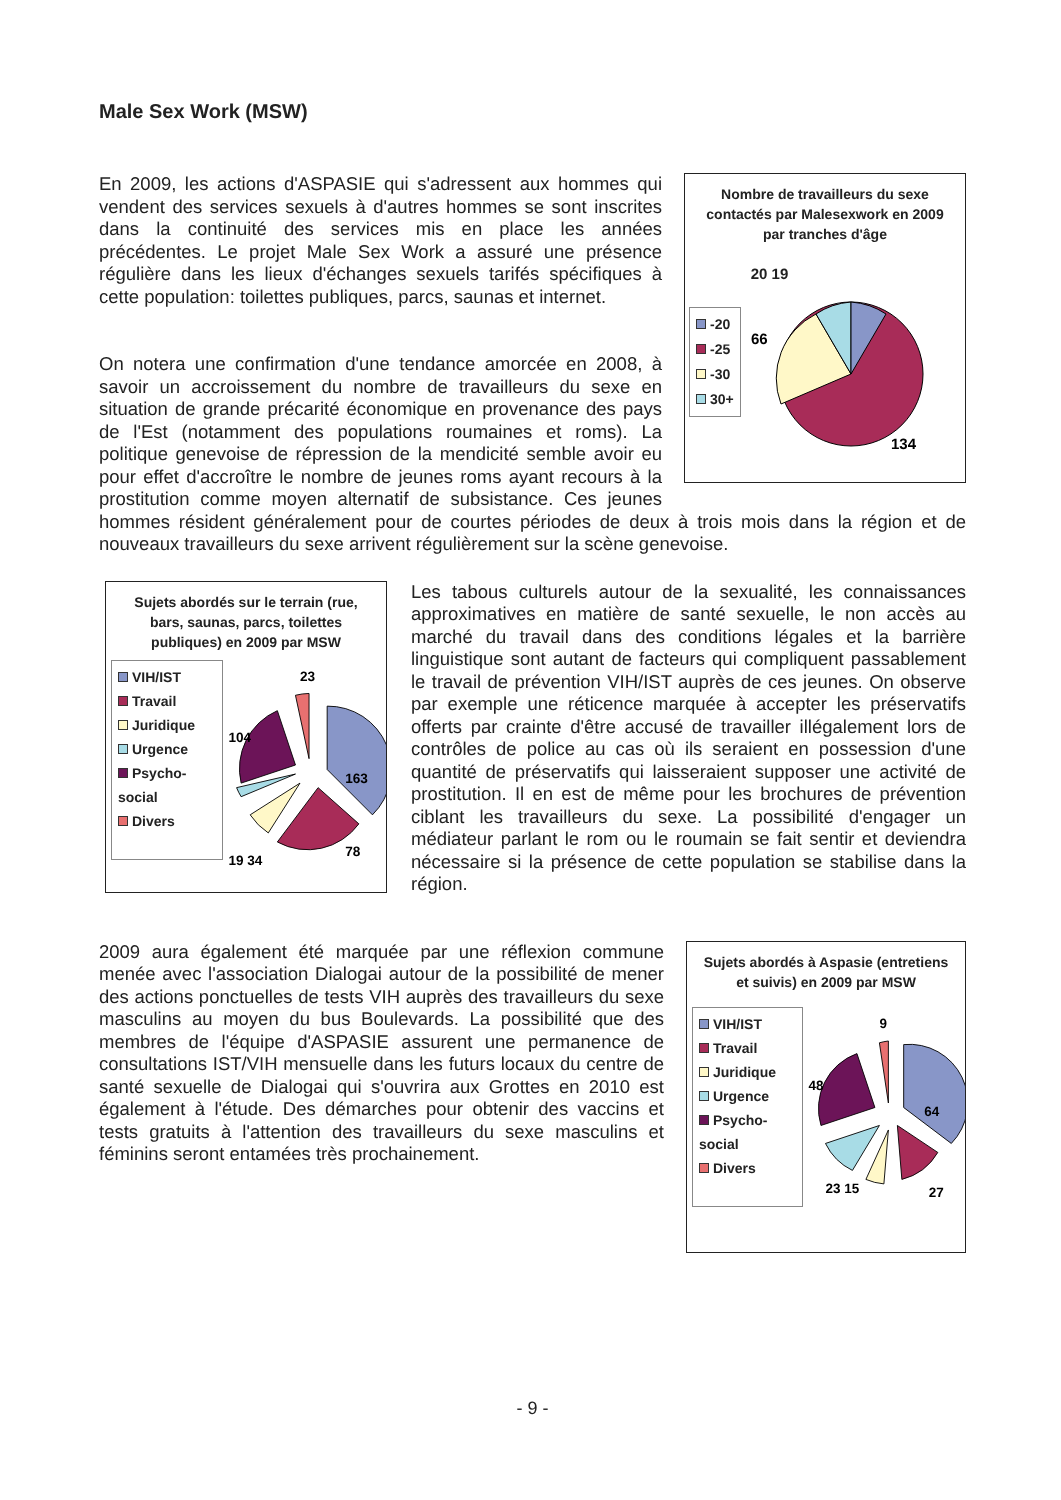Male Sex Work (MSW)
Nombre de travailleurs du sexe contactés par Malesexwork en 2009 par tranches d'âge
-20
-25
-30
30+
20 19
66
134
En 2009, les actions d'ASPASIE qui s'adressent aux hommes qui vendent des services sexuels à d'autres hommes se sont inscrites dans la continuité des services mis en place les années précédentes. Le projet Male Sex Work a assuré une présence régulière dans les lieux d'échanges sexuels tarifés spécifiques à cette population: toilettes publiques, parcs, saunas et internet.
On notera une confirmation d'une tendance amorcée en 2008, à savoir un accroissement du nombre de travailleurs du sexe en situation de grande précarité économique en provenance des pays de l'Est (notamment des populations roumaines et roms). La politique genevoise de répression de la mendicité semble avoir eu pour effet d'accroître le nombre de jeunes roms ayant recours à la prostitution comme moyen alternatif de subsistance. Ces jeunes hommes résident généralement pour de courtes périodes de deux à trois mois dans la région et de nouveaux travailleurs du sexe arrivent régulièrement sur la scène genevoise.
Sujets abordés sur le terrain (rue, bars, saunas, parcs, toilettes publiques) en 2009 par MSW
VIH/IST
Travail
Juridique
Urgence
Psycho-social
Divers
23
104
163
19 34
78
Les tabous culturels autour de la sexualité, les connaissances approximatives en matière de santé sexuelle, le non accès au marché du travail dans des conditions légales et la barrière linguistique sont autant de facteurs qui compliquent passablement le travail de prévention VIH/IST auprès de ces jeunes. On observe par exemple une réticence marquée à accepter les préservatifs offerts par crainte d'être accusé de travailler illégalement lors de contrôles de police au cas où ils seraient en possession d'une quantité de préservatifs qui laisseraient supposer une activité de prostitution. Il en est de même pour les brochures de prévention ciblant les travailleurs du sexe. La possibilité d'engager un médiateur parlant le rom ou le roumain se fait sentir et deviendra nécessaire si la présence de cette population se stabilise dans la région.
Sujets abordés à Aspasie (entretiens et suivis) en 2009 par MSW
VIH/IST
Travail
Juridique
Urgence
Psycho-social
Divers
9
48
64
23 15
27
2009 aura également été marquée par une réflexion commune menée avec l'association Dialogai autour de la possibilité de mener des actions ponctuelles de tests VIH auprès des travailleurs du sexe masculins au moyen du bus Boulevards. La possibilité que des membres de l'équipe d'ASPASIE assurent une permanence de consultations IST/VIH mensuelle dans les futurs locaux du centre de santé sexuelle de Dialogai qui s'ouvrira aux Grottes en 2010 est également à l'étude. Des démarches pour obtenir des vaccins et tests gratuits à l'attention des travailleurs du sexe masculins et féminins seront entamées très prochainement.
- 9 -